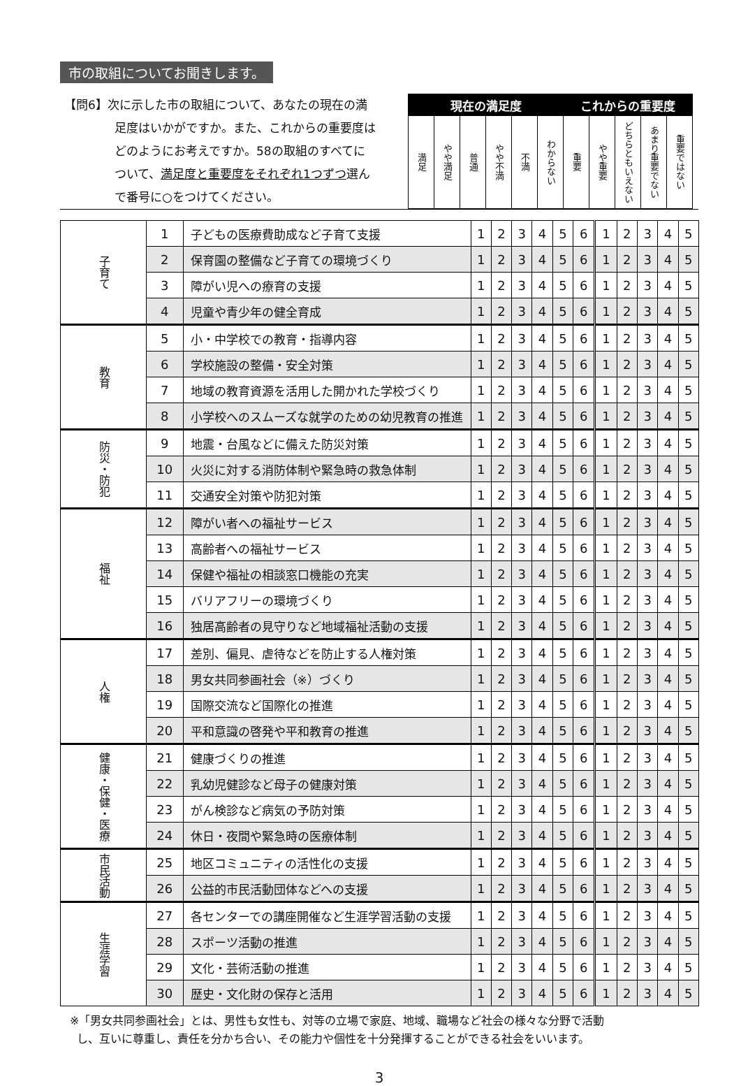市の取組についてお聞きします。
【問6】次に示した市の取組について、あなたの現在の満
足度はいかがですか。また、これからの重要度は
どのようにお考えですか。58の取組のすべてに
ついて、満足度と重要度をそれぞれ1つずつ選ん
で番号に○をつけてください。
| 現在の満足度 | | | | | | これからの重要度 | | | | |
| --- | --- | --- | --- | --- | --- | --- | --- | --- | --- | --- |
| 満足 | やや満足 | 普通 | やや不満 | 不満 | わからない | 重要 | やや重要 | どちらともいえない | あまり重要でない | 重要ではない |
| 子育て | 1 | 子どもの医療費助成など子育て支援 | 1 | 2 | 3 | 4 | 5 | 6 | 1 | 2 | 3 | 4 | 5 |
| | 2 | 保育園の整備など子育ての環境づくり | 1 | 2 | 3 | 4 | 5 | 6 | 1 | 2 | 3 | 4 | 5 |
| | 3 | 障がい児への療育の支援 | 1 | 2 | 3 | 4 | 5 | 6 | 1 | 2 | 3 | 4 | 5 |
| | 4 | 児童や青少年の健全育成 | 1 | 2 | 3 | 4 | 5 | 6 | 1 | 2 | 3 | 4 | 5 |
| 教育 | 5 | 小・中学校での教育・指導内容 | 1 | 2 | 3 | 4 | 5 | 6 | 1 | 2 | 3 | 4 | 5 |
| | 6 | 学校施設の整備・安全対策 | 1 | 2 | 3 | 4 | 5 | 6 | 1 | 2 | 3 | 4 | 5 |
| | 7 | 地域の教育資源を活用した開かれた学校づくり | 1 | 2 | 3 | 4 | 5 | 6 | 1 | 2 | 3 | 4 | 5 |
| | 8 | 小学校へのスムーズな就学のための幼児教育の推進 | 1 | 2 | 3 | 4 | 5 | 6 | 1 | 2 | 3 | 4 | 5 |
| 防災・防犯 | 9 | 地震・台風などに備えた防災対策 | 1 | 2 | 3 | 4 | 5 | 6 | 1 | 2 | 3 | 4 | 5 |
| | 10 | 火災に対する消防体制や緊急時の救急体制 | 1 | 2 | 3 | 4 | 5 | 6 | 1 | 2 | 3 | 4 | 5 |
| | 11 | 交通安全対策や防犯対策 | 1 | 2 | 3 | 4 | 5 | 6 | 1 | 2 | 3 | 4 | 5 |
| 福祉 | 12 | 障がい者への福祉サービス | 1 | 2 | 3 | 4 | 5 | 6 | 1 | 2 | 3 | 4 | 5 |
| | 13 | 高齢者への福祉サービス | 1 | 2 | 3 | 4 | 5 | 6 | 1 | 2 | 3 | 4 | 5 |
| | 14 | 保健や福祉の相談窓口機能の充実 | 1 | 2 | 3 | 4 | 5 | 6 | 1 | 2 | 3 | 4 | 5 |
| | 15 | バリアフリーの環境づくり | 1 | 2 | 3 | 4 | 5 | 6 | 1 | 2 | 3 | 4 | 5 |
| | 16 | 独居高齢者の見守りなど地域福祉活動の支援 | 1 | 2 | 3 | 4 | 5 | 6 | 1 | 2 | 3 | 4 | 5 |
| 人権 | 17 | 差別、偏見、虐待などを防止する人権対策 | 1 | 2 | 3 | 4 | 5 | 6 | 1 | 2 | 3 | 4 | 5 |
| | 18 | 男女共同参画社会（※）づくり | 1 | 2 | 3 | 4 | 5 | 6 | 1 | 2 | 3 | 4 | 5 |
| | 19 | 国際交流など国際化の推進 | 1 | 2 | 3 | 4 | 5 | 6 | 1 | 2 | 3 | 4 | 5 |
| | 20 | 平和意識の啓発や平和教育の推進 | 1 | 2 | 3 | 4 | 5 | 6 | 1 | 2 | 3 | 4 | 5 |
| 健康・保健・医療 | 21 | 健康づくりの推進 | 1 | 2 | 3 | 4 | 5 | 6 | 1 | 2 | 3 | 4 | 5 |
| | 22 | 乳幼児健診など母子の健康対策 | 1 | 2 | 3 | 4 | 5 | 6 | 1 | 2 | 3 | 4 | 5 |
| | 23 | がん検診など病気の予防対策 | 1 | 2 | 3 | 4 | 5 | 6 | 1 | 2 | 3 | 4 | 5 |
| | 24 | 休日・夜間や緊急時の医療体制 | 1 | 2 | 3 | 4 | 5 | 6 | 1 | 2 | 3 | 4 | 5 |
| 市民活動 | 25 | 地区コミュニティの活性化の支援 | 1 | 2 | 3 | 4 | 5 | 6 | 1 | 2 | 3 | 4 | 5 |
| | 26 | 公益的市民活動団体などへの支援 | 1 | 2 | 3 | 4 | 5 | 6 | 1 | 2 | 3 | 4 | 5 |
| 生涯学習 | 27 | 各センターでの講座開催など生涯学習活動の支援 | 1 | 2 | 3 | 4 | 5 | 6 | 1 | 2 | 3 | 4 | 5 |
| | 28 | スポーツ活動の推進 | 1 | 2 | 3 | 4 | 5 | 6 | 1 | 2 | 3 | 4 | 5 |
| | 29 | 文化・芸術活動の推進 | 1 | 2 | 3 | 4 | 5 | 6 | 1 | 2 | 3 | 4 | 5 |
| | 30 | 歴史・文化財の保存と活用 | 1 | 2 | 3 | 4 | 5 | 6 | 1 | 2 | 3 | 4 | 5 |
※「男女共同参画社会」とは、男性も女性も、対等の立場で家庭、地域、職場など社会の様々な分野で活動
し、互いに尊重し、責任を分かち合い、その能力や個性を十分発揮することができる社会をいいます。
3